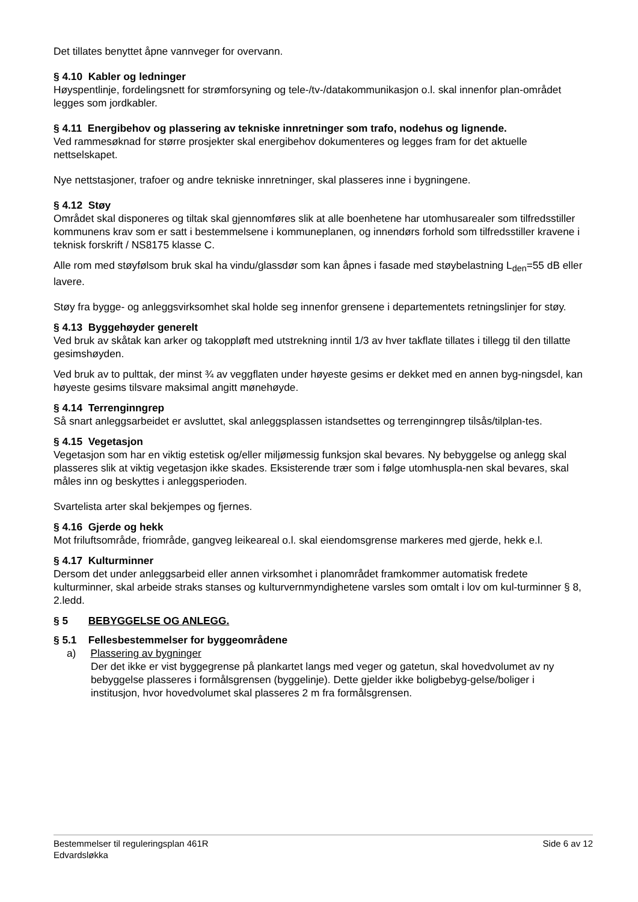Det tillates benyttet åpne vannveger for overvann.
§ 4.10 Kabler og ledninger
Høyspentlinje, fordelingsnett for strømforsyning og tele-/tv-/datakommunikasjon o.l. skal innenfor plan-området legges som jordkabler.
§ 4.11 Energibehov og plassering av tekniske innretninger som trafo, nodehus og lignende.
Ved rammesøknad for større prosjekter skal energibehov dokumenteres og legges fram for det aktuelle nettselskapet.
Nye nettstasjoner, trafoer og andre tekniske innretninger, skal plasseres inne i bygningene.
§ 4.12 Støy
Området skal disponeres og tiltak skal gjennomføres slik at alle boenhetene har utomhusarealer som tilfredsstiller kommunens krav som er satt i bestemmelsene i kommuneplanen, og innendørs forhold som tilfredsstiller kravene i teknisk forskrift / NS8175 klasse C.
Alle rom med støyfølsom bruk skal ha vindu/glassdør som kan åpnes i fasade med støybelastning L<sub>den</sub>=55 dB eller lavere.
Støy fra bygge- og anleggsvirksomhet skal holde seg innenfor grensene i departementets retningslinjer for støy.
§ 4.13 Byggehøyder generelt
Ved bruk av skåtak kan arker og takoppløft med utstrekning inntil 1/3 av hver takflate tillates i tillegg til den tillatte gesimshøyden.
Ved bruk av to pulttak, der minst ¾ av veggflaten under høyeste gesims er dekket med en annen byg-ningsdel, kan høyeste gesims tilsvare maksimal angitt mønehøyde.
§ 4.14 Terrenginngrep
Så snart anleggsarbeidet er avsluttet, skal anleggsplassen istandsettes og terrenginngrep tilsås/tilplan-tes.
§ 4.15 Vegetasjon
Vegetasjon som har en viktig estetisk og/eller miljømessig funksjon skal bevares. Ny bebyggelse og anlegg skal plasseres slik at viktig vegetasjon ikke skades. Eksisterende trær som i følge utomhuspla-nen skal bevares, skal måles inn og beskyttes i anleggsperioden.
Svartelista arter skal bekjempes og fjernes.
§ 4.16 Gjerde og hekk
Mot friluftsområde, friområde, gangveg leikeareal o.l. skal eiendomsgrense markeres med gjerde, hekk e.l.
§ 4.17 Kulturminner
Dersom det under anleggsarbeid eller annen virksomhet i planområdet framkommer automatisk fredete kulturminner, skal arbeide straks stanses og kulturvernmyndighetene varsles som omtalt i lov om kul-turminner § 8, 2.ledd.
§ 5 BEBYGGELSE OG ANLEGG.
§ 5.1 Fellesbestemmelser for byggeområdene
a) Plassering av bygninger
Der det ikke er vist byggegrense på plankartet langs med veger og gatetun, skal hovedvolumet av ny bebyggelse plasseres i formålsgrensen (byggelinje). Dette gjelder ikke boligbebyg-gelse/boliger i institusjon, hvor hovedvolumet skal plasseres 2 m fra formålsgrensen.
Bestemmelser til reguleringsplan 461R
Edvardsløkka
Side 6 av 12